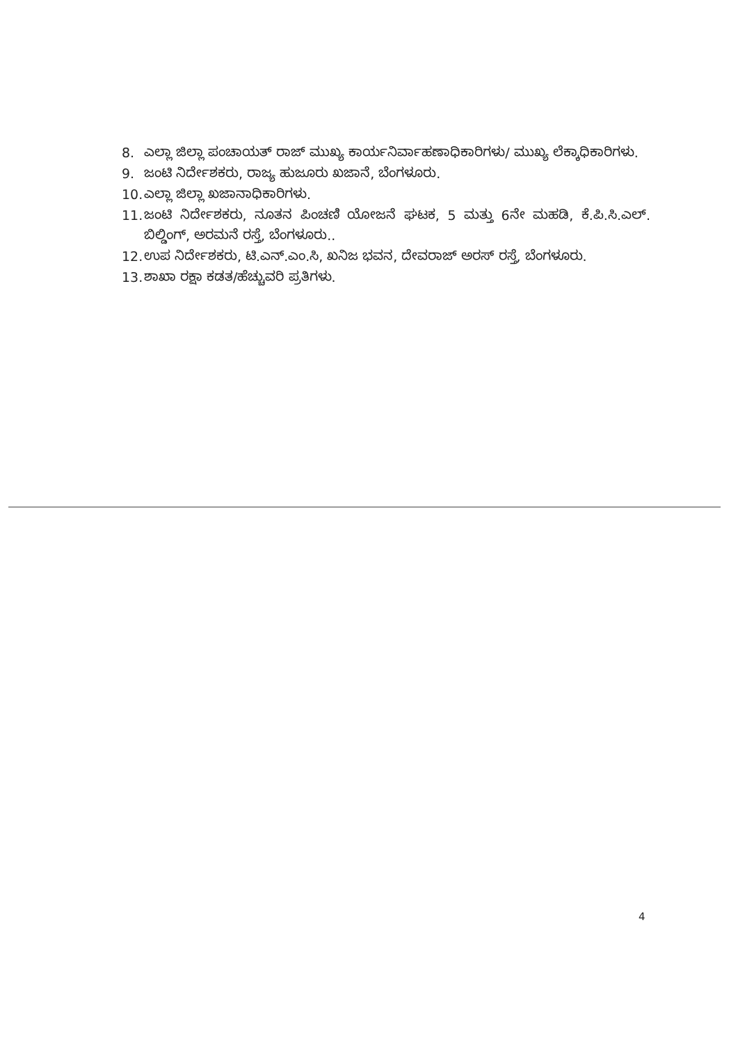8. ಎಲ್ಲಾ ಜಿಲ್ಲಾ ಪಂಚಾಯತ್ ರಾಜ್ ಮುಖ್ಯ ಕಾರ್ಯನಿರ್ವಾಹಣಾಧಿಕಾರಿಗಳು/ ಮುಖ್ಯ ಲೆಕ್ಕಾಧಿಕಾರಿಗಳು.
9. ಜಂಟಿ ನಿರ್ದೇಶಕರು, ರಾಜ್ಯ ಹುಜೂರು ಖಜಾನೆ, ಬೆಂಗಳೂರು.
10. ಎಲ್ಲಾ ಜಿಲ್ಲಾ ಖಜಾನಾಧಿಕಾರಿಗಳು.
11. ಜಂಟಿ ನಿರ್ದೇಶಕರು, ನೂತನ ಪಿಂಚಣಿ ಯೋಜನೆ ಘಟಕ, 5 ಮತ್ತು 6ನೇ ಮಹಡಿ, ಕೆ.ಪಿ.ಸಿ.ಎಲ್. ಬಿಲ್ಡಿಂಗ್, ಅರಮನೆ ರಸ್ತೆ, ಬೆಂಗಳೂರು..
12. ಉಪ ನಿರ್ದೇಶಕರು, ಟಿ.ಎನ್.ಎಂ.ಸಿ, ಖನಿಜ ಭವನ, ದೇವರಾಜ್ ಅರಸ್ ರಸ್ತೆ, ಬೆಂಗಳೂರು.
13. ಶಾಖಾ ರಕ್ಷಾ ಕಡತ/ಹೆಚ್ಚುವರಿ ಪ್ರತಿಗಳು.
4